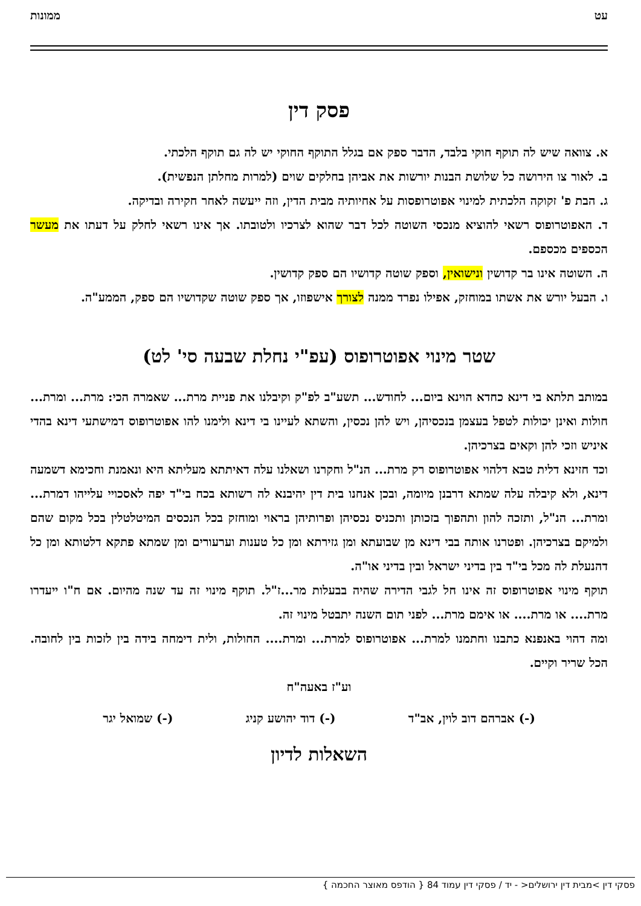עט ממונות
פסק דין
א. צוואה שיש לה תוקף חוקי בלבד, הדבר ספק אם בגלל התוקף החוקי יש לה גם תוקף הלכתי.
ב. לאור צו הירושה כל שלושת הבנות יורשות את אביהן בחלקים שוים (למרות מחלתן הנפשית).
ג. הבת פ' זקוקה הלכתית למינוי אפוטרופסות על אחיותיה מבית הדין, וזה ייעשה לאחר חקירה ובדיקה.
ד. האפוטרופוס רשאי להוציא מנכסי השוטה לכל דבר שהוא לצרכיו ולטובתו. אך אינו רשאי לחלק על דעתו את מעשר הכספים מכספם.
ה. השוטה אינו בר קדושין ונישואין, וספק שוטה קדושיו הם ספק קדושין.
ו. הבעל יורש את אשתו במוחזק, אפילו נפרד ממנה לצורך אישפוזו, אך ספק שוטה שקדושיו הם ספק, הממע"ה.
שטר מינוי אפוטרופוס (עפ"י נחלת שבעה סי' לט)
במותב תלתא בי דינא כחדא הוינא ביום... לחודש... תשע"ב לפ"ק וקיבלנו את פניית מרת... שאמרה הכי: מרת... ומרת... חולות ואינן יכולות לטפל בעצמן בנכסיהן, ויש להן נכסין, והשתא לעיינו בי דינא ולימנו להו אפוטרופוס דמישתעי דינא בהדי איניש וזכי להן וקאים בצרכיהן.
וכד חזינא דלית טבא דלהוי אפוטרופוס רק מרת... הנ"ל וחקרנו ושאלנו עלה דאיתתא מעליתא היא ונאמנת וחכימא דשמעה דינא, ולא קיבלה עלה שמתא דרבנן מיומה, ובכן אנחנו בית דין יהיבנא לה רשותא בכח בי"ד יפה לאסכויי עלייהו דמרת... ומרת... הנ"ל, ותזכה להון ותהפוך בזכותן ותכניס נכסיהן ופרותיהן בראוי ומוחזק בכל הנכסים המיטלטלין בכל מקום שהם ולמיקם בצרכיהן. ופטרנו אותה בבי דינא מן שבועתא ומן גזירתא ומן כל טענות וערעורים ומן שמתא פתקא דלטותא ומן כל דהנעלת לה מכל בי"ד בין בדיני ישראל ובין בדיני או"ה.
תוקף מינוי אפוטרופוס זה אינו חל לגבי הדירה שהיה בבעלות מר...ז"ל. תוקף מינוי זה עד שנה מהיום. אם ח"ו ייעדרו מרת.... או מרת.... או אימם מרת... לפני תום השנה יתבטל מינוי זה.
ומה דהוי באנפנא כתבנו וחתמנו למרת... אפוטרופוס למרת... ומרת.... החולות, ולית דימחה בידה בין לזכות בין לחובה. הכל שריר וקיים.
וע"ז באעה"ח
(-) אברהם דוב לוין, אב"ד (-) דוד יהושע קניג (-) שמואל יגר
השאלות לדיון
פסקי דין >מבית דין ירושלים< - יד / פסקי דין עמוד 84 { הודפס מאוצר החכמה }